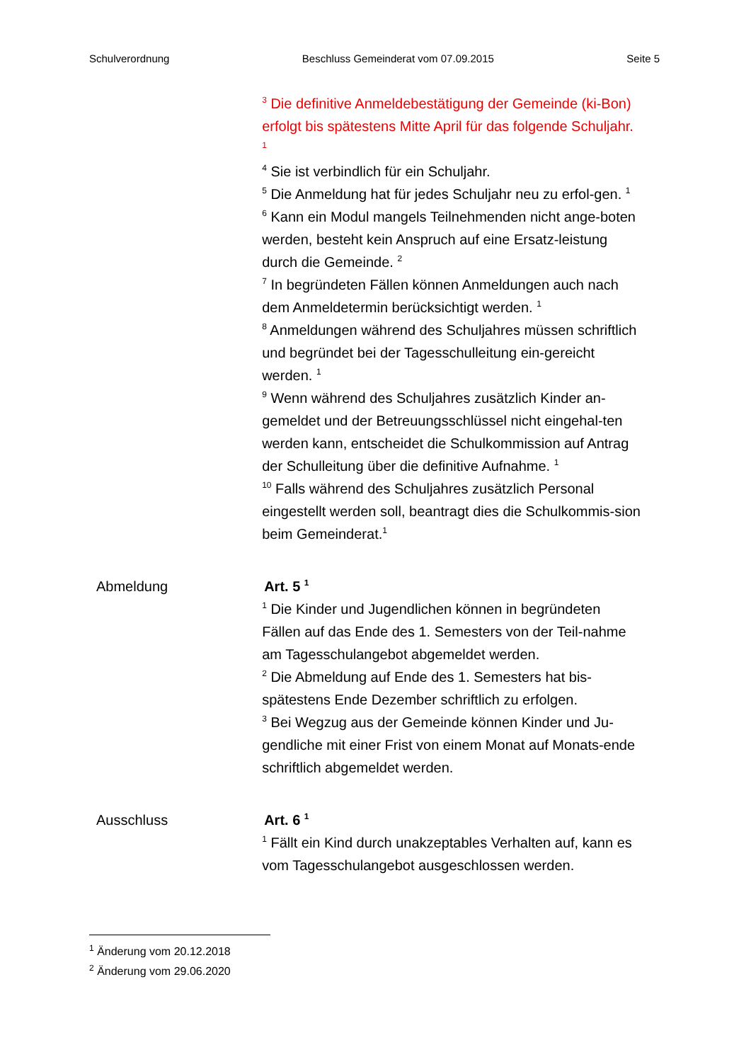Schulverordnung Beschluss Gemeinderat vom 07.09.2015 Seite 5
<sup>3</sup> Die definitive Anmeldebestätigung der Gemeinde (ki-Bon) erfolgt bis spätestens Mitte April für das folgende Schuljahr. <sup>1</sup>
<sup>4</sup> Sie ist verbindlich für ein Schuljahr.
<sup>5</sup> Die Anmeldung hat für jedes Schuljahr neu zu erfol-gen. <sup>1</sup>
<sup>6</sup> Kann ein Modul mangels Teilnehmenden nicht ange-boten werden, besteht kein Anspruch auf eine Ersatz-leistung durch die Gemeinde. <sup>2</sup>
<sup>7</sup> In begründeten Fällen können Anmeldungen auch nach dem Anmeldetermin berücksichtigt werden. <sup>1</sup>
<sup>8</sup> Anmeldungen während des Schuljahres müssen schriftlich und begründet bei der Tagesschulleitung ein-gereicht werden. <sup>1</sup>
<sup>9</sup> Wenn während des Schuljahres zusätzlich Kinder an-gemeldet und der Betreuungsschlüssel nicht eingehal-ten werden kann, entscheidet die Schulkommission auf Antrag der Schulleitung über die definitive Aufnahme. <sup>1</sup>
<sup>10</sup> Falls während des Schuljahres zusätzlich Personal eingestellt werden soll, beantragt dies die Schulkommis-sion beim Gemeinderat.<sup>1</sup>
Abmeldung Art. 5 <sup>1</sup>
<sup>1</sup> Die Kinder und Jugendlichen können in begründeten Fällen auf das Ende des 1. Semesters von der Teil-nahme am Tagesschulangebot abgemeldet werden.
<sup>2</sup> Die Abmeldung auf Ende des 1. Semesters hat bis-spätestens Ende Dezember schriftlich zu erfolgen.
<sup>3</sup> Bei Wegzug aus der Gemeinde können Kinder und Ju-gendliche mit einer Frist von einem Monat auf Monats-ende schriftlich abgemeldet werden.
Ausschluss Art. 6 <sup>1</sup>
<sup>1</sup> Fällt ein Kind durch unakzeptables Verhalten auf, kann es vom Tagesschulangebot ausgeschlossen werden.
<sup>1</sup> Änderung vom 20.12.2018
<sup>2</sup> Änderung vom 29.06.2020